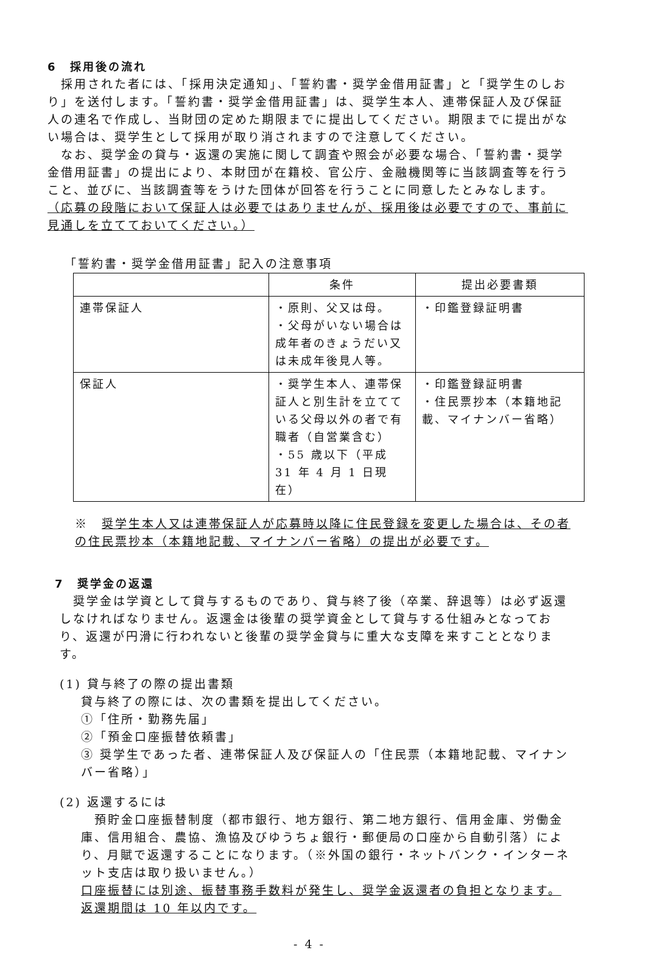6　採用後の流れ
　採用された者には、「採用決定通知」、「誓約書・奨学金借用証書」と「奨学生のしおり」を送付します。「誓約書・奨学金借用証書」は、奨学生本人、連帯保証人及び保証人の連名で作成し、当財団の定めた期限までに提出してください。期限までに提出がない場合は、奨学生として採用が取り消されますので注意してください。
　なお、奨学金の貸与・返還の実施に関して調査や照会が必要な場合、「誓約書・奨学金借用証書」の提出により、本財団が在籍校、官公庁、金融機関等に当該調査等を行うこと、並びに、当該調査等をうけた団体が回答を行うことに同意したとみなします。
（応募の段階において保証人は必要ではありませんが、採用後は必要ですので、事前に見通しを立てておいてください。）
「誓約書・奨学金借用証書」記入の注意事項
| | 条件 | 提出必要書類 |
| --- | --- | --- |
| 連帯保証人 | ・原則、父又は母。 ・父母がいない場合は成年者のきょうだい又は未成年後見人等。 | ・印鑑登録証明書 |
| 保証人 | ・奨学生本人、連帯保証人と別生計を立てている父母以外の者で有職者（自営業含む） ・55 歳以下（平成 31 年 4 月 1 日現在） | ・印鑑登録証明書 ・住民票抄本（本籍地記載、マイナンバー省略） |
※　奨学生本人又は連帯保証人が応募時以降に住民登録を変更した場合は、その者の住民票抄本（本籍地記載、マイナンバー省略）の提出が必要です。
7　奨学金の返還
　奨学金は学資として貸与するものであり、貸与終了後（卒業、辞退等）は必ず返還しなければなりません。返還金は後輩の奨学資金として貸与する仕組みとなっており、返還が円滑に行われないと後輩の奨学金貸与に重大な支障を来すこととなります。
(1) 貸与終了の際の提出書類
貸与終了の際には、次の書類を提出してください。
①「住所・勤務先届」
②「預金口座振替依頼書」
③ 奨学生であった者、連帯保証人及び保証人の「住民票（本籍地記載、マイナンバー省略）」
(2) 返還するには
　預貯金口座振替制度（都市銀行、地方銀行、第二地方銀行、信用金庫、労働金庫、信用組合、農協、漁協及びゆうちょ銀行・郵便局の口座から自動引落）により、月賦で返還することになります。（※外国の銀行・ネットバンク・インターネット支店は取り扱いません。）
口座振替には別途、振替事務手数料が発生し、奨学金返還者の負担となります。返還期間は 10 年以内です。
- 4 -